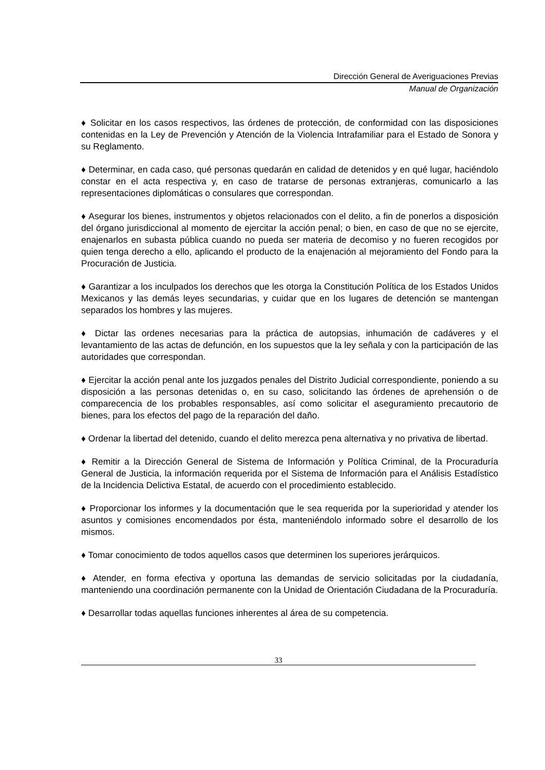Dirección General de Averiguaciones Previas
Manual de Organización
♦ Solicitar en los casos respectivos, las órdenes de protección, de conformidad con las disposiciones contenidas en la Ley de Prevención y Atención de la Violencia Intrafamiliar para el Estado de Sonora y su Reglamento.
♦ Determinar, en cada caso, qué personas quedarán en calidad de detenidos y en qué lugar, haciéndolo constar en el acta respectiva y, en caso de tratarse de personas extranjeras, comunicarlo a las representaciones diplomáticas o consulares que correspondan.
♦ Asegurar los bienes, instrumentos y objetos relacionados con el delito, a fin de ponerlos a disposición del órgano jurisdiccional al momento de ejercitar la acción penal; o bien, en caso de que no se ejercite, enajenarlos en subasta pública cuando no pueda ser materia de decomiso y no fueren recogidos por quien tenga derecho a ello, aplicando el producto de la enajenación al mejoramiento del Fondo para la Procuración de Justicia.
♦ Garantizar a los inculpados los derechos que les otorga la Constitución Política de los Estados Unidos Mexicanos y las demás leyes secundarias, y cuidar que en los lugares de detención se mantengan separados los hombres y las mujeres.
♦ Dictar las ordenes necesarias para la práctica de autopsias, inhumación de cadáveres y el levantamiento de las actas de defunción, en los supuestos que la ley señala y con la participación de las autoridades que correspondan.
♦ Ejercitar la acción penal ante los juzgados penales del Distrito Judicial correspondiente, poniendo a su disposición a las personas detenidas o, en su caso, solicitando las órdenes de aprehensión o de comparecencia de los probables responsables, así como solicitar el aseguramiento precautorio de bienes, para los efectos del pago de la reparación del daño.
♦ Ordenar la libertad del detenido, cuando el delito merezca pena alternativa y no privativa de libertad.
♦ Remitir a la Dirección General de Sistema de Información y Política Criminal, de la Procuraduría General de Justicia, la información requerida por el Sistema de Información para el Análisis Estadístico de la Incidencia Delictiva Estatal, de acuerdo con el procedimiento establecido.
♦ Proporcionar los informes y la documentación que le sea requerida por la superioridad y atender los asuntos y comisiones encomendados por ésta, manteniéndolo informado sobre el desarrollo de los mismos.
♦ Tomar conocimiento de todos aquellos casos que determinen los superiores jerárquicos.
♦ Atender, en forma efectiva y oportuna las demandas de servicio solicitadas por la ciudadanía, manteniendo una coordinación permanente con la Unidad de Orientación Ciudadana de la Procuraduría.
♦ Desarrollar todas aquellas funciones inherentes al área de su competencia.
33